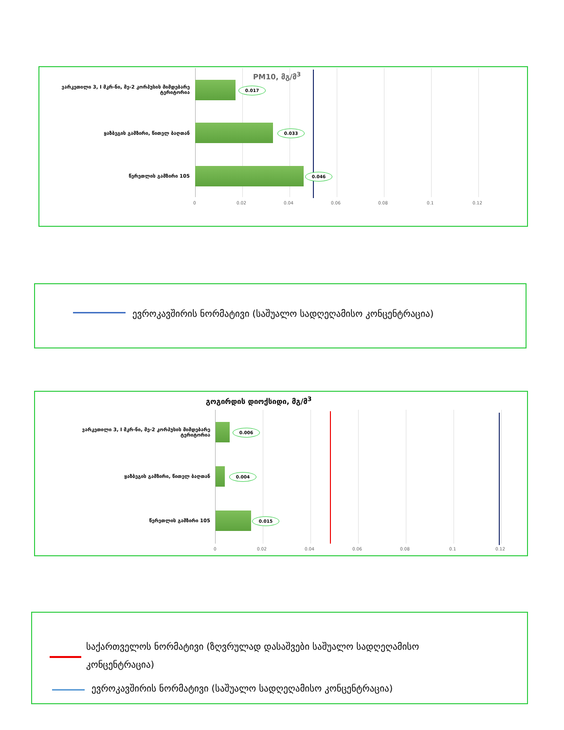PM10, მგ/მ<sup>3</sup>
ვარკეთილი 3, I მკრ-ნი, მე-2 კორპუსის მიმდებარე ტერიტორია
0.017
ყაზბეგის გამზირი, წითელ ბაღთან 0.033
წერეთლის გამზირი 105 0.046
0 0.02 0.04 0.06 0.08 0.1 0.12
ევროკავშირის ნორმატივი (საშუალო სადღეღამისო კონცენტრაცია)
გოგირდის დიოქსიდი, მგ/მ<sup>3</sup>
ვარკეთილი 3, I მკრ-ნი, მე-2 კორპუსის მიმდებარე ტერიტორია
0.006
ყაზბეგის გამზირი, წითელ ბაღთან 0.004
წერეთლის გამზირი 105 0.015
0 0.02 0.04 0.06 0.08 0.1 0.12
საქართველოს ნორმატივი (ზღვრულად დასაშვები საშუალო სადღეღამისო კონცენტრაცია)
ევროკავშირის ნორმატივი (საშუალო სადღეღამისო კონცენტრაცია)